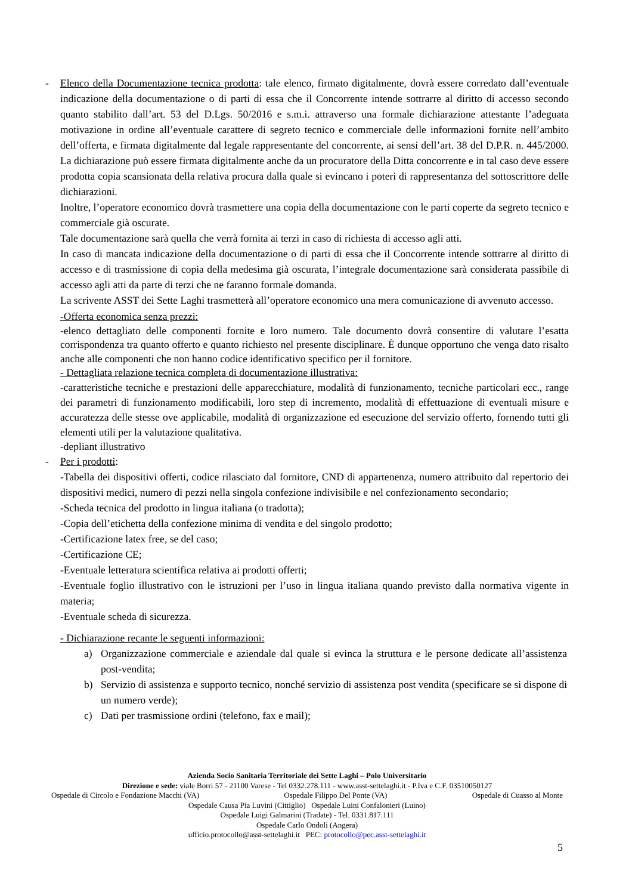- Elenco della Documentazione tecnica prodotta: tale elenco, firmato digitalmente, dovrà essere corredato dall’eventuale indicazione della documentazione o di parti di essa che il Concorrente intende sottrarre al diritto di accesso secondo quanto stabilito dall’art. 53 del D.Lgs. 50/2016 e s.m.i. attraverso una formale dichiarazione attestante l’adeguata motivazione in ordine all’eventuale carattere di segreto tecnico e commerciale delle informazioni fornite nell’ambito dell’offerta, e firmata digitalmente dal legale rappresentante del concorrente, ai sensi dell’art. 38 del D.P.R. n. 445/2000. La dichiarazione può essere firmata digitalmente anche da un procuratore della Ditta concorrente e in tal caso deve essere prodotta copia scansionata della relativa procura dalla quale si evincano i poteri di rappresentanza del sottoscrittore delle dichiarazioni.
Inoltre, l’operatore economico dovrà trasmettere una copia della documentazione con le parti coperte da segreto tecnico e commerciale già oscurate.
Tale documentazione sarà quella che verrà fornita ai terzi in caso di richiesta di accesso agli atti.
In caso di mancata indicazione della documentazione o di parti di essa che il Concorrente intende sottrarre al diritto di accesso e di trasmissione di copia della medesima già oscurata, l’integrale documentazione sarà considerata passibile di accesso agli atti da parte di terzi che ne faranno formale domanda.
La scrivente ASST dei Sette Laghi trasmetterà all’operatore economico una mera comunicazione di avvenuto accesso.
-Offerta economica senza prezzi:
-elenco dettagliato delle componenti fornite e loro numero. Tale documento dovrà consentire di valutare l’esatta corrispondenza tra quanto offerto e quanto richiesto nel presente disciplinare. È dunque opportuno che venga dato risalto anche alle componenti che non hanno codice identificativo specifico per il fornitore.
- Dettagliata relazione tecnica completa di documentazione illustrativa:
-caratteristiche tecniche e prestazioni delle apparecchiature, modalità di funzionamento, tecniche particolari ecc., range dei parametri di funzionamento modificabili, loro step di incremento, modalità di effettuazione di eventuali misure e accuratezza delle stesse ove applicabile, modalità di organizzazione ed esecuzione del servizio offerto, fornendo tutti gli elementi utili per la valutazione qualitativa.
-depliant illustrativo
- Per i prodotti:
-Tabella dei dispositivi offerti, codice rilasciato dal fornitore, CND di appartenenza, numero attribuito dal repertorio dei dispositivi medici, numero di pezzi nella singola confezione indivisibile e nel confezionamento secondario;
-Scheda tecnica del prodotto in lingua italiana (o tradotta);
-Copia dell’etichetta della confezione minima di vendita e del singolo prodotto;
-Certificazione latex free, se del caso;
-Certificazione CE;
-Eventuale letteratura scientifica relativa ai prodotti offerti;
-Eventuale foglio illustrativo con le istruzioni per l’uso in lingua italiana quando previsto dalla normativa vigente in materia;
-Eventuale scheda di sicurezza.
- Dichiarazione recante le seguenti informazioni:
a) Organizzazione commerciale e aziendale dal quale si evinca la struttura e le persone dedicate all’assistenza post-vendita;
b) Servizio di assistenza e supporto tecnico, nonché servizio di assistenza post vendita (specificare se si dispone di un numero verde);
c) Dati per trasmissione ordini (telefono, fax e mail);
Azienda Socio Sanitaria Territoriale dei Sette Laghi – Polo Universitario
Direzione e sede: viale Borri 57 - 21100 Varese - Tel 0332.278.111 - www.asst-settelaghi.it - P.Iva e C.F. 03510050127
Ospedale di Circolo e Fondazione Macchi (VA) Ospedale Filippo Del Ponte (VA) Ospedale di Cuasso al Monte
Ospedale Causa Pia Luvini (Cittiglio) Ospedale Luini Confalonieri (Luino)
Ospedale Luigi Galmarini (Tradate) - Tel. 0331.817.111
Ospedale Carlo Ondoli (Angera)
ufficio.protocollo@asst-settelaghi.it PEC: protocollo@pec.asst-settelaghi.it
5